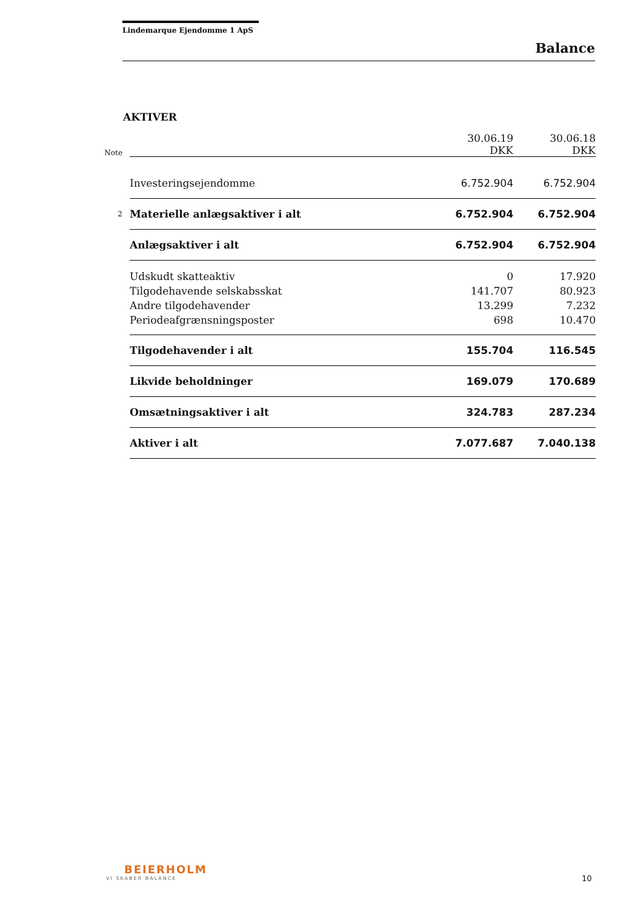Lindemarque Ejendomme 1 ApS
Balance
AKTIVER
| Note | | 30.06.19 DKK | 30.06.18 DKK |
| --- | --- | --- | --- |
| | Investeringsejendomme | 6.752.904 | 6.752.904 |
| 2 | Materielle anlægsaktiver i alt | 6.752.904 | 6.752.904 |
| | Anlægsaktiver i alt | 6.752.904 | 6.752.904 |
| | Udskudt skatteaktiv | 0 | 17.920 |
| | Tilgodehavende selskabsskat | 141.707 | 80.923 |
| | Andre tilgodehavender | 13.299 | 7.232 |
| | Periodeafgrænsningsposter | 698 | 10.470 |
| | Tilgodehavender i alt | 155.704 | 116.545 |
| | Likvide beholdninger | 169.079 | 170.689 |
| | Omsætningsaktiver i alt | 324.783 | 287.234 |
| | Aktiver i alt | 7.077.687 | 7.040.138 |
BEIERHOLM
VI SKABER BALANCE
10